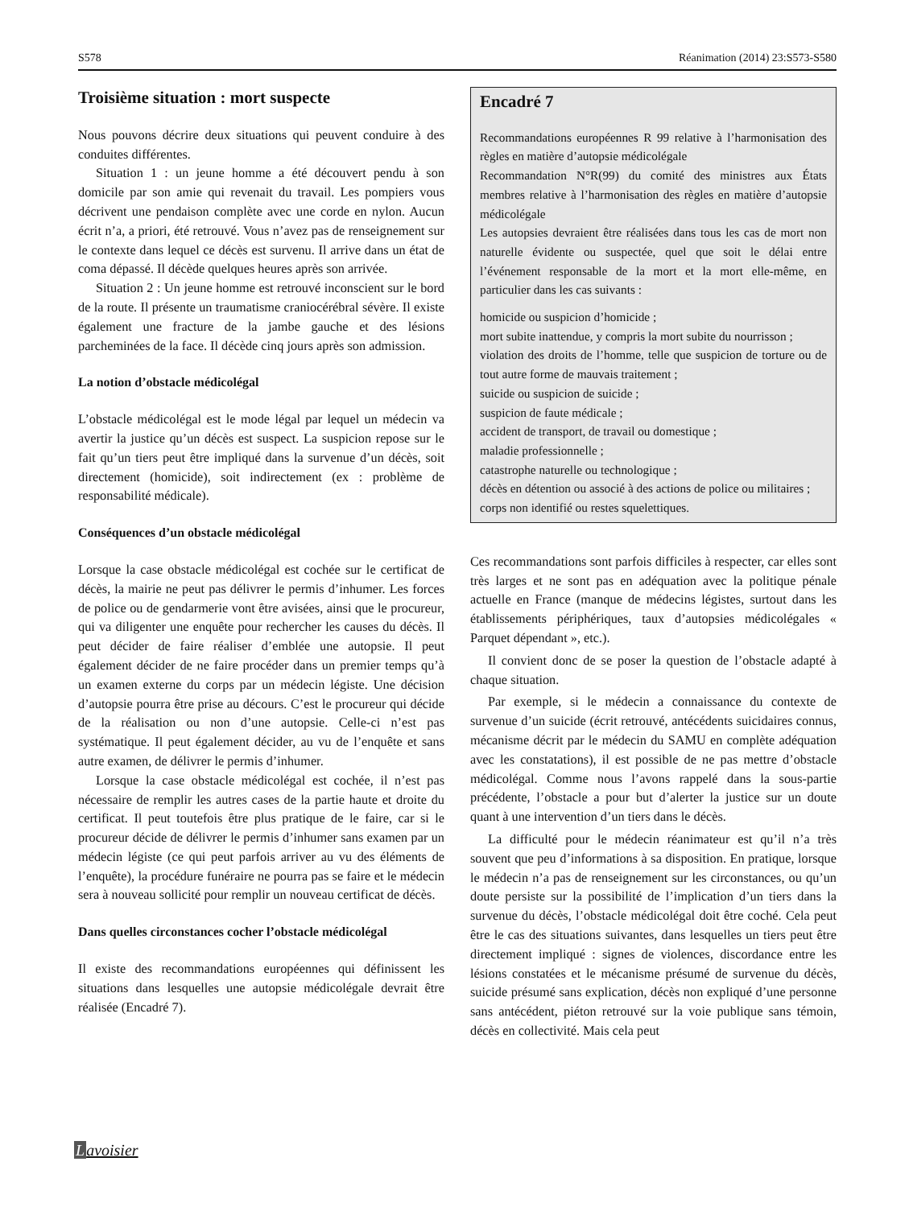S578 Réanimation (2014) 23:S573-S580
Troisième situation : mort suspecte
Nous pouvons décrire deux situations qui peuvent conduire à des conduites différentes.
Situation 1 : un jeune homme a été découvert pendu à son domicile par son amie qui revenait du travail. Les pompiers vous décrivent une pendaison complète avec une corde en nylon. Aucun écrit n’a, a priori, été retrouvé. Vous n’avez pas de renseignement sur le contexte dans lequel ce décès est survenu. Il arrive dans un état de coma dépassé. Il décède quelques heures après son arrivée.
Situation 2 : Un jeune homme est retrouvé inconscient sur le bord de la route. Il présente un traumatisme craniocérébral sévère. Il existe également une fracture de la jambe gauche et des lésions parcheminées de la face. Il décède cinq jours après son admission.
La notion d’obstacle médicolégal
L’obstacle médicolégal est le mode légal par lequel un médecin va avertir la justice qu’un décès est suspect. La suspicion repose sur le fait qu’un tiers peut être impliqué dans la survenue d’un décès, soit directement (homicide), soit indirectement (ex : problème de responsabilité médicale).
Conséquences d’un obstacle médicolégal
Lorsque la case obstacle médicolégal est cochée sur le certificat de décès, la mairie ne peut pas délivrer le permis d’inhumer. Les forces de police ou de gendarmerie vont être avisées, ainsi que le procureur, qui va diligenter une enquête pour rechercher les causes du décès. Il peut décider de faire réaliser d’emblée une autopsie. Il peut également décider de ne faire procéder dans un premier temps qu’à un examen externe du corps par un médecin légiste. Une décision d’autopsie pourra être prise au décours. C’est le procureur qui décide de la réalisation ou non d’une autopsie. Celle-ci n’est pas systématique. Il peut également décider, au vu de l’enquête et sans autre examen, de délivrer le permis d’inhumer.
Lorsque la case obstacle médicolégal est cochée, il n’est pas nécessaire de remplir les autres cases de la partie haute et droite du certificat. Il peut toutefois être plus pratique de le faire, car si le procureur décide de délivrer le permis d’inhumer sans examen par un médecin légiste (ce qui peut parfois arriver au vu des éléments de l’enquête), la procédure funéraire ne pourra pas se faire et le médecin sera à nouveau sollicité pour remplir un nouveau certificat de décès.
Dans quelles circonstances cocher l’obstacle médicolégal
Il existe des recommandations européennes qui définissent les situations dans lesquelles une autopsie médicolégale devrait être réalisée (Encadré 7).
Encadré 7
Recommandations européennes R 99 relative à l’harmonisation des règles en matière d’autopsie médicolégale
Recommandation N°R(99) du comité des ministres aux États membres relative à l’harmonisation des règles en matière d’autopsie médicolégale
Les autopsies devraient être réalisées dans tous les cas de mort non naturelle évidente ou suspectée, quel que soit le délai entre l’événement responsable de la mort et la mort elle-même, en particulier dans les cas suivants :
homicide ou suspicion d’homicide ;
mort subite inattendue, y compris la mort subite du nourrisson ;
violation des droits de l’homme, telle que suspicion de torture ou de tout autre forme de mauvais traitement ;
suicide ou suspicion de suicide ;
suspicion de faute médicale ;
accident de transport, de travail ou domestique ;
maladie professionnelle ;
catastrophe naturelle ou technologique ;
décès en détention ou associé à des actions de police ou militaires ;
corps non identifié ou restes squelettiques.
Ces recommandations sont parfois difficiles à respecter, car elles sont très larges et ne sont pas en adéquation avec la politique pénale actuelle en France (manque de médecins légistes, surtout dans les établissements périphériques, taux d’autopsies médicolégales « Parquet dépendant », etc.).
Il convient donc de se poser la question de l’obstacle adapté à chaque situation.
Par exemple, si le médecin a connaissance du contexte de survenue d’un suicide (écrit retrouvé, antécédents suicidaires connus, mécanisme décrit par le médecin du SAMU en complète adéquation avec les constatations), il est possible de ne pas mettre d’obstacle médicolégal. Comme nous l’avons rappelé dans la sous-partie précédente, l’obstacle a pour but d’alerter la justice sur un doute quant à une intervention d’un tiers dans le décès.
La difficulté pour le médecin réanimateur est qu’il n’a très souvent que peu d’informations à sa disposition. En pratique, lorsque le médecin n’a pas de renseignement sur les circonstances, ou qu’un doute persiste sur la possibilité de l’implication d’un tiers dans la survenue du décès, l’obstacle médicolégal doit être coché. Cela peut être le cas des situations suivantes, dans lesquelles un tiers peut être directement impliqué : signes de violences, discordance entre les lésions constatées et le mécanisme présumé de survenue du décès, suicide présumé sans explication, décès non expliqué d’une personne sans antécédent, piéton retrouvé sur la voie publique sans témoin, décès en collectivité. Mais cela peut
Lavoisier